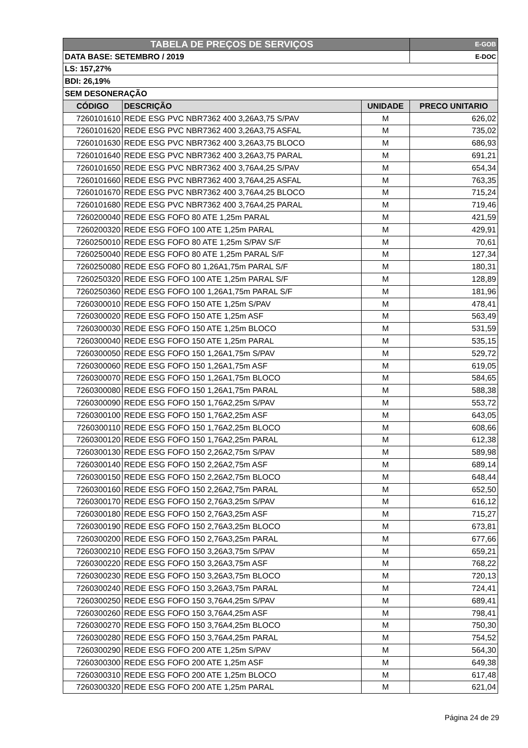| TABELA DE PREÇOS DE SERVIÇOS | | | E-GOB |
| DATA BASE: SETEMBRO / 2019 | | | E-DOC |
| LS: 157,27% | | | |
| BDI: 26,19% | | | |
| SEM DESONERAÇÃO | | | |
| CÓDIGO | DESCRIÇÃO | UNIDADE | PRECO UNITARIO |
| 7260101610 | REDE ESG PVC NBR7362 400 3,26A3,75 S/PAV | M | 626,02 |
| 7260101620 | REDE ESG PVC NBR7362 400 3,26A3,75 ASFAL | M | 735,02 |
| 7260101630 | REDE ESG PVC NBR7362 400 3,26A3,75 BLOCO | M | 686,93 |
| 7260101640 | REDE ESG PVC NBR7362 400 3,26A3,75 PARAL | M | 691,21 |
| 7260101650 | REDE ESG PVC NBR7362 400 3,76A4,25 S/PAV | M | 654,34 |
| 7260101660 | REDE ESG PVC NBR7362 400 3,76A4,25 ASFAL | M | 763,35 |
| 7260101670 | REDE ESG PVC NBR7362 400 3,76A4,25 BLOCO | M | 715,24 |
| 7260101680 | REDE ESG PVC NBR7362 400 3,76A4,25 PARAL | M | 719,46 |
| 7260200040 | REDE ESG FOFO 80 ATE 1,25m PARAL | M | 421,59 |
| 7260200320 | REDE ESG FOFO 100 ATE 1,25m PARAL | M | 429,91 |
| 7260250010 | REDE ESG FOFO 80 ATE 1,25m S/PAV S/F | M | 70,61 |
| 7260250040 | REDE ESG FOFO 80 ATE 1,25m PARAL S/F | M | 127,34 |
| 7260250080 | REDE ESG FOFO 80 1,26A1,75m PARAL S/F | M | 180,31 |
| 7260250320 | REDE ESG FOFO 100 ATE 1,25m PARAL S/F | M | 128,89 |
| 7260250360 | REDE ESG FOFO 100 1,26A1,75m PARAL S/F | M | 181,96 |
| 7260300010 | REDE ESG FOFO 150 ATE 1,25m S/PAV | M | 478,41 |
| 7260300020 | REDE ESG FOFO 150 ATE 1,25m ASF | M | 563,49 |
| 7260300030 | REDE ESG FOFO 150 ATE 1,25m BLOCO | M | 531,59 |
| 7260300040 | REDE ESG FOFO 150 ATE 1,25m PARAL | M | 535,15 |
| 7260300050 | REDE ESG FOFO 150 1,26A1,75m S/PAV | M | 529,72 |
| 7260300060 | REDE ESG FOFO 150 1,26A1,75m ASF | M | 619,05 |
| 7260300070 | REDE ESG FOFO 150 1,26A1,75m BLOCO | M | 584,65 |
| 7260300080 | REDE ESG FOFO 150 1,26A1,75m PARAL | M | 588,38 |
| 7260300090 | REDE ESG FOFO 150 1,76A2,25m S/PAV | M | 553,72 |
| 7260300100 | REDE ESG FOFO 150 1,76A2,25m ASF | M | 643,05 |
| 7260300110 | REDE ESG FOFO 150 1,76A2,25m BLOCO | M | 608,66 |
| 7260300120 | REDE ESG FOFO 150 1,76A2,25m PARAL | M | 612,38 |
| 7260300130 | REDE ESG FOFO 150 2,26A2,75m S/PAV | M | 589,98 |
| 7260300140 | REDE ESG FOFO 150 2,26A2,75m ASF | M | 689,14 |
| 7260300150 | REDE ESG FOFO 150 2,26A2,75m BLOCO | M | 648,44 |
| 7260300160 | REDE ESG FOFO 150 2,26A2,75m PARAL | M | 652,50 |
| 7260300170 | REDE ESG FOFO 150 2,76A3,25m S/PAV | M | 616,12 |
| 7260300180 | REDE ESG FOFO 150 2,76A3,25m ASF | M | 715,27 |
| 7260300190 | REDE ESG FOFO 150 2,76A3,25m BLOCO | M | 673,81 |
| 7260300200 | REDE ESG FOFO 150 2,76A3,25m PARAL | M | 677,66 |
| 7260300210 | REDE ESG FOFO 150 3,26A3,75m S/PAV | M | 659,21 |
| 7260300220 | REDE ESG FOFO 150 3,26A3,75m ASF | M | 768,22 |
| 7260300230 | REDE ESG FOFO 150 3,26A3,75m BLOCO | M | 720,13 |
| 7260300240 | REDE ESG FOFO 150 3,26A3,75m PARAL | M | 724,41 |
| 7260300250 | REDE ESG FOFO 150 3,76A4,25m S/PAV | M | 689,41 |
| 7260300260 | REDE ESG FOFO 150 3,76A4,25m ASF | M | 798,41 |
| 7260300270 | REDE ESG FOFO 150 3,76A4,25m BLOCO | M | 750,30 |
| 7260300280 | REDE ESG FOFO 150 3,76A4,25m PARAL | M | 754,52 |
| 7260300290 | REDE ESG FOFO 200 ATE 1,25m S/PAV | M | 564,30 |
| 7260300300 | REDE ESG FOFO 200 ATE 1,25m ASF | M | 649,38 |
| 7260300310 | REDE ESG FOFO 200 ATE 1,25m BLOCO | M | 617,48 |
| 7260300320 | REDE ESG FOFO 200 ATE 1,25m PARAL | M | 621,04 |
Página 24 de 29